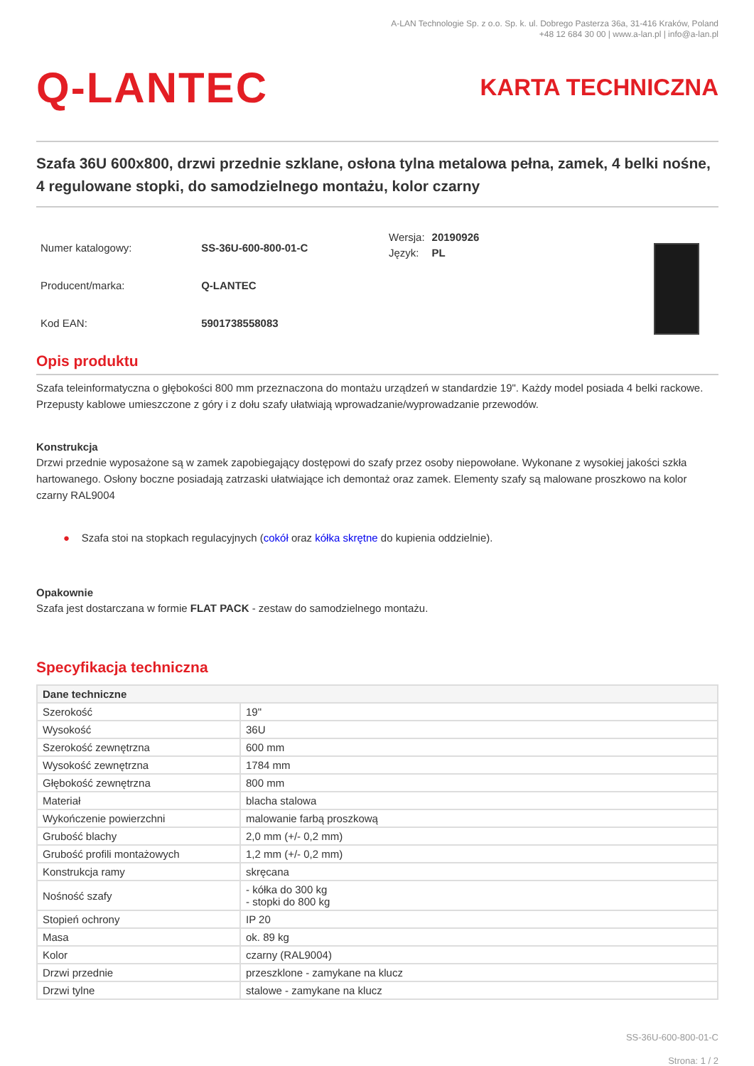A-LAN Technologie Sp. z o.o. Sp. k. ul. Dobrego Pasterza 36a, 31-416 Kraków, Poland
+48 12 684 30 00 | www.a-lan.pl | info@a-lan.pl
Q-LANTEC
KARTA TECHNICZNA
Szafa 36U 600x800, drzwi przednie szklane, osłona tylna metalowa pełna, zamek, 4 belki nośne, 4 regulowane stopki, do samodzielnego montażu, kolor czarny
| Numer katalogowy: | SS-36U-600-800-01-C |
| Producent/marka: | Q-LANTEC |
| Kod EAN: | 5901738558083 |
| Wersja: | 20190926 |
| Język: | PL |
Opis produktu
Szafa teleinformatyczna o głębokości 800 mm przeznaczona do montażu urządzeń w standardzie 19". Każdy model posiada 4 belki rackowe. Przepusty kablowe umieszczone z góry i z dołu szafy ułatwiają wprowadzanie/wyprowadzanie przewodów.
Konstrukcja
Drzwi przednie wyposażone są w zamek zapobiegający dostępowi do szafy przez osoby niepowołane. Wykonane z wysokiej jakości szkła hartowanego. Osłony boczne posiadają zatrzaski ułatwiające ich demontaż oraz zamek. Elementy szafy są malowane proszkowo na kolor czarny RAL9004
● Szafa stoi na stopkach regulacyjnych (cokół oraz kółka skrętne do kupienia oddzielnie).
Opakownie
Szafa jest dostarczana w formie FLAT PACK - zestaw do samodzielnego montażu.
Specyfikacja techniczna
| Dane techniczne | |
| --- | --- |
| Szerokość | 19" |
| Wysokość | 36U |
| Szerokość zewnętrzna | 600 mm |
| Wysokość zewnętrzna | 1784 mm |
| Głębokość zewnętrzna | 800 mm |
| Materiał | blacha stalowa |
| Wykończenie powierzchni | malowanie farbą proszkową |
| Grubość blachy | 2,0 mm (+/- 0,2 mm) |
| Grubość profili montażowych | 1,2 mm (+/- 0,2 mm) |
| Konstrukcja ramy | skręcana |
| Nośność szafy | - kółka do 300 kg - stopki do 800 kg |
| Stopień ochrony | IP 20 |
| Masa | ok. 89 kg |
| Kolor | czarny (RAL9004) |
| Drzwi przednie | przeszklone - zamykane na klucz |
| Drzwi tylne | stalowe - zamykane na klucz |
SS-36U-600-800-01-C
Strona: 1 / 2